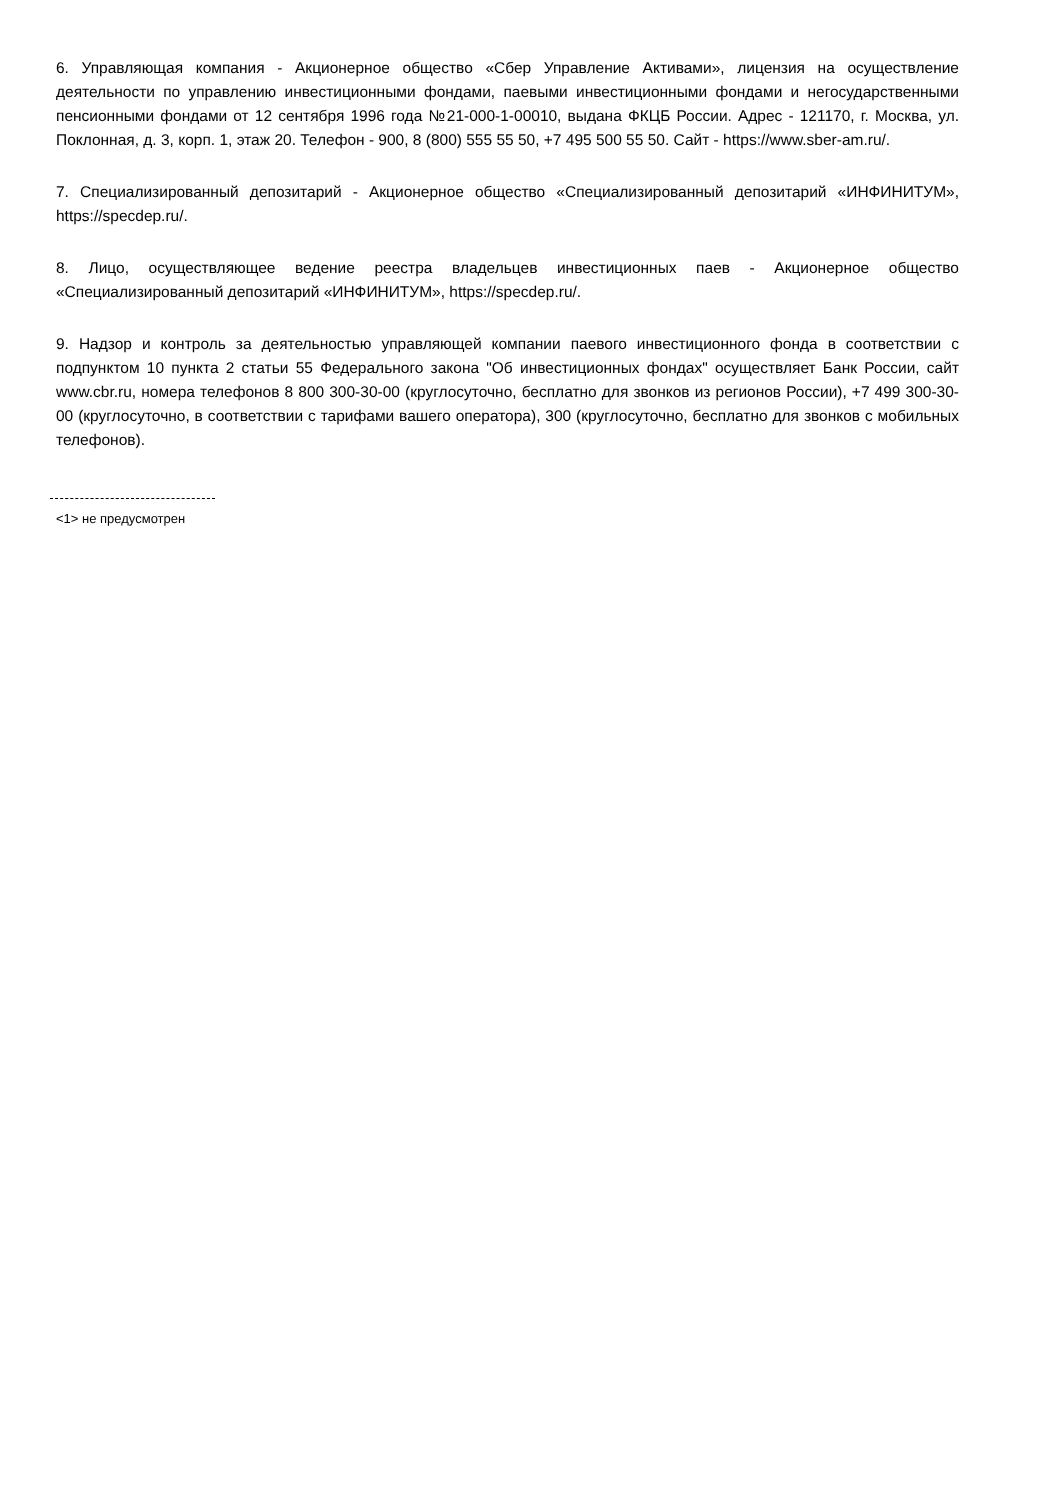6. Управляющая компания - Акционерное общество «Сбер Управление Активами», лицензия на осуществление деятельности по управлению инвестиционными фондами, паевыми инвестиционными фондами и негосударственными пенсионными фондами от 12 сентября 1996 года №21-000-1-00010, выдана ФКЦБ России. Адрес - 121170, г. Москва, ул. Поклонная, д. 3, корп. 1, этаж 20. Телефон - 900, 8 (800) 555 55 50, +7 495 500 55 50. Сайт - https://www.sber-am.ru/.
7. Специализированный депозитарий - Акционерное общество «Специализированный депозитарий «ИНФИНИТУМ», https://specdep.ru/.
8. Лицо, осуществляющее ведение реестра владельцев инвестиционных паев - Акционерное общество «Специализированный депозитарий «ИНФИНИТУМ», https://specdep.ru/.
9. Надзор и контроль за деятельностью управляющей компании паевого инвестиционного фонда в соответствии с подпунктом 10 пункта 2 статьи 55 Федерального закона "Об инвестиционных фондах" осуществляет Банк России, сайт www.cbr.ru, номера телефонов 8 800 300-30-00 (круглосуточно, бесплатно для звонков из регионов России), +7 499 300-30-00 (круглосуточно, в соответствии с тарифами вашего оператора), 300 (круглосуточно, бесплатно для звонков с мобильных телефонов).
<1> не предусмотрен